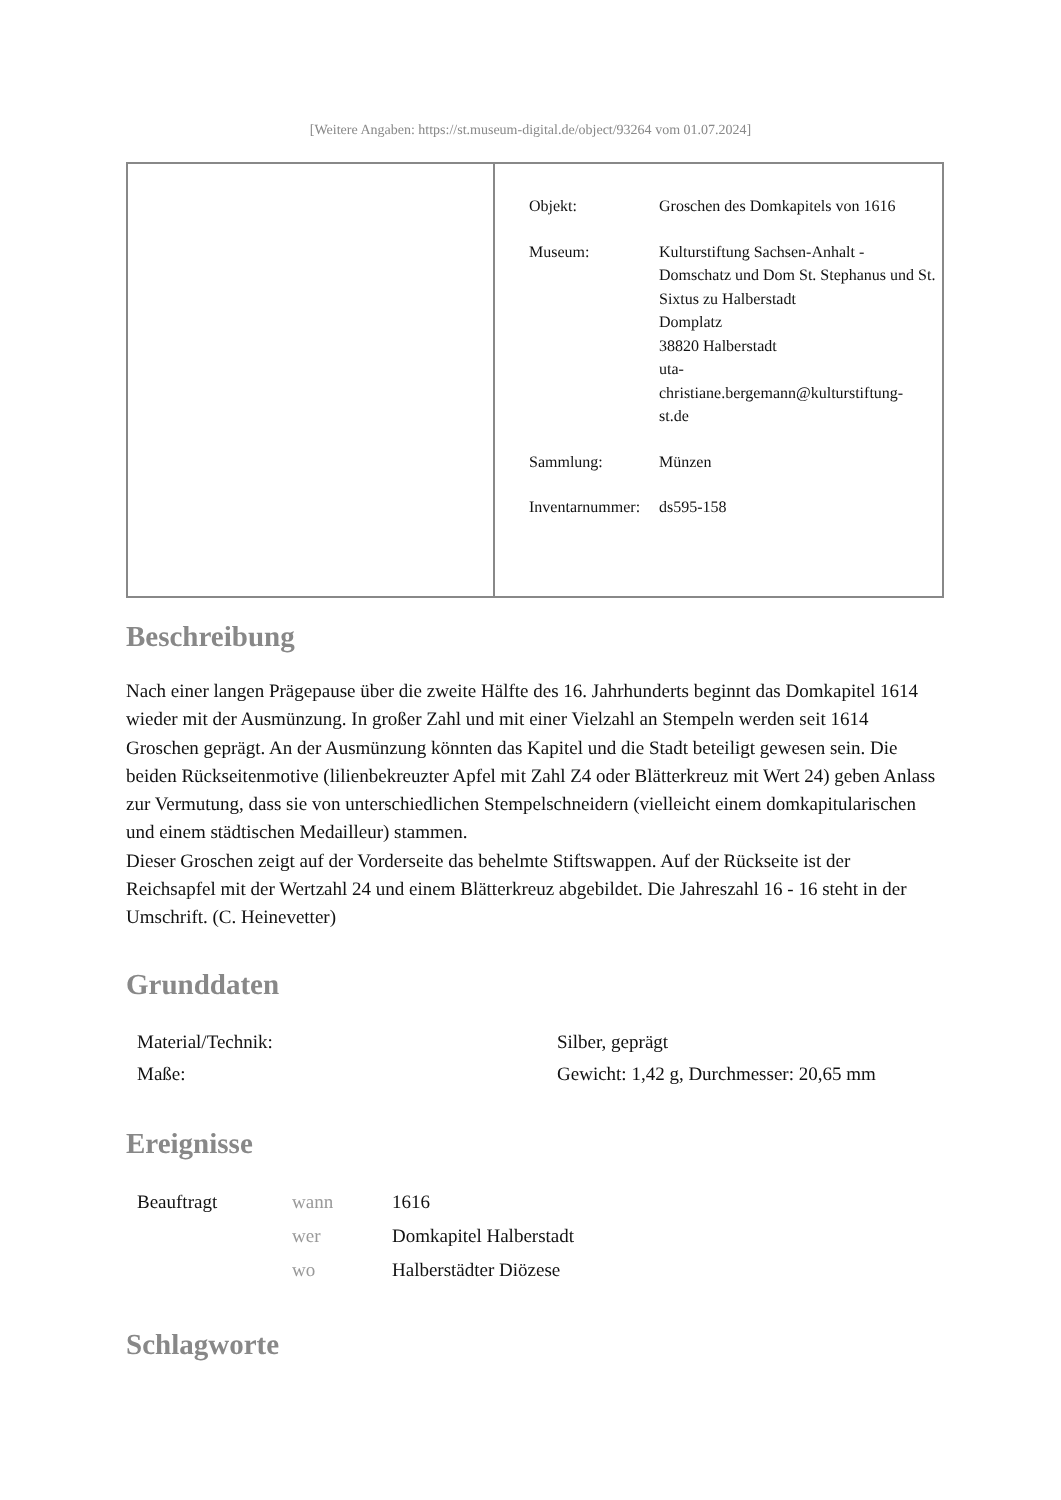[Weitere Angaben: https://st.museum-digital.de/object/93264 vom 01.07.2024]
| Objekt: | Groschen des Domkapitels von 1616 |
| Museum: | Kulturstiftung Sachsen-Anhalt - Domschatz und Dom St. Stephanus und St. Sixtus zu Halberstadt Domplatz 38820 Halberstadt uta- christiane.bergemann@kulturstiftung- st.de |
| Sammlung: | Münzen |
| Inventarnummer: | ds595-158 |
Beschreibung
Nach einer langen Prägepause über die zweite Hälfte des 16. Jahrhunderts beginnt das Domkapitel 1614 wieder mit der Ausmünzung. In großer Zahl und mit einer Vielzahl an Stempeln werden seit 1614 Groschen geprägt. An der Ausmünzung könnten das Kapitel und die Stadt beteiligt gewesen sein. Die beiden Rückseitenmotive (lilienbekreuzter Apfel mit Zahl Z4 oder Blätterkreuz mit Wert 24) geben Anlass zur Vermutung, dass sie von unterschiedlichen Stempelschneidern (vielleicht einem domkapitularischen und einem städtischen Medailleur) stammen.
Dieser Groschen zeigt auf der Vorderseite das behelmte Stiftswappen. Auf der Rückseite ist der Reichsapfel mit der Wertzahl 24 und einem Blätterkreuz abgebildet. Die Jahreszahl 16 - 16 steht in der Umschrift. (C. Heinevetter)
Grunddaten
| Material/Technik: | Silber, geprägt |
| Maße: | Gewicht: 1,42 g, Durchmesser: 20,65 mm |
Ereignisse
| Beauftragt | wann | 1616 |
| | wer | Domkapitel Halberstadt |
| | wo | Halberstädter Diözese |
Schlagworte